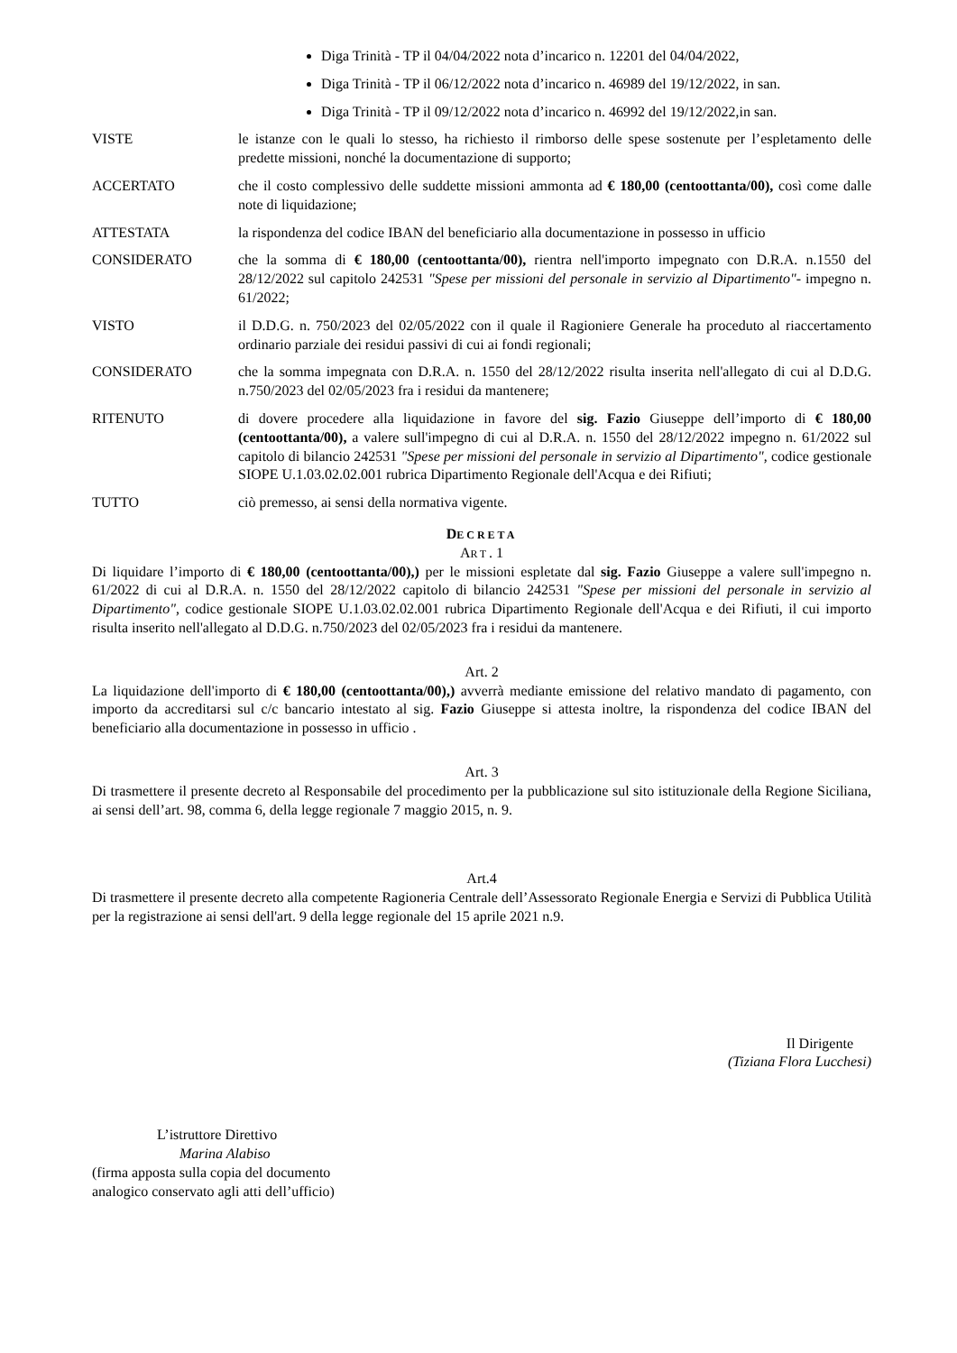Diga Trinità - TP il 04/04/2022 nota d’incarico n. 12201 del 04/04/2022,
Diga Trinità - TP il 06/12/2022 nota d’incarico n. 46989 del 19/12/2022, in san.
Diga Trinità - TP il 09/12/2022 nota d’incarico n. 46992 del 19/12/2022,in san.
VISTE le istanze con le quali lo stesso, ha richiesto il rimborso delle spese sostenute per l’espletamento delle predette missioni, nonché la documentazione di supporto;
ACCERTATO che il costo complessivo delle suddette missioni ammonta ad € 180,00 (centoottanta/00), così come dalle note di liquidazione;
ATTESTATA la rispondenza del codice IBAN del beneficiario alla documentazione in possesso in ufficio
CONSIDERATO che la somma di € 180,00 (centoottanta/00), rientra nell'importo impegnato con D.R.A. n.1550 del 28/12/2022 sul capitolo 242531 "Spese per missioni del personale in servizio al Dipartimento"- impegno n. 61/2022;
VISTO il D.D.G. n. 750/2023 del 02/05/2022 con il quale il Ragioniere Generale ha proceduto al riaccertamento ordinario parziale dei residui passivi di cui ai fondi regionali;
CONSIDERATO che la somma impegnata con D.R.A. n. 1550 del 28/12/2022 risulta inserita nell'allegato di cui al D.D.G. n.750/2023 del 02/05/2023 fra i residui da mantenere;
RITENUTO di dovere procedere alla liquidazione in favore del sig. Fazio Giuseppe dell’importo di € 180,00 (centoottanta/00), a valere sull'impegno di cui al D.R.A. n. 1550 del 28/12/2022 impegno n. 61/2022 sul capitolo di bilancio 242531 "Spese per missioni del personale in servizio al Dipartimento", codice gestionale SIOPE U.1.03.02.02.001 rubrica Dipartimento Regionale dell'Acqua e dei Rifiuti;
TUTTO ciò premesso, ai sensi della normativa vigente.
DECRETA
ART. 1
Di liquidare l’importo di € 180,00 (centoottanta/00),) per le missioni espletate dal sig. Fazio Giuseppe a valere sull'impegno n. 61/2022 di cui al D.R.A. n. 1550 del 28/12/2022 capitolo di bilancio 242531 "Spese per missioni del personale in servizio al Dipartimento", codice gestionale SIOPE U.1.03.02.02.001 rubrica Dipartimento Regionale dell'Acqua e dei Rifiuti, il cui importo risulta inserito nell'allegato al D.D.G. n.750/2023 del 02/05/2023 fra i residui da mantenere.
Art. 2
La liquidazione dell'importo di € 180,00 (centoottanta/00),) avverrà mediante emissione del relativo mandato di pagamento, con importo da accreditarsi sul c/c bancario intestato al sig. Fazio Giuseppe si attesta inoltre, la rispondenza del codice IBAN del beneficiario alla documentazione in possesso in ufficio .
Art. 3
Di trasmettere il presente decreto al Responsabile del procedimento per la pubblicazione sul sito istituzionale della Regione Siciliana, ai sensi dell’art. 98, comma 6, della legge regionale 7 maggio 2015, n. 9.
Art.4
Di trasmettere il presente decreto alla competente Ragioneria Centrale dell’Assessorato Regionale Energia e Servizi di Pubblica Utilità per la registrazione ai sensi dell'art. 9 della legge regionale del 15 aprile 2021 n.9.
Il Dirigente
(Tiziana Flora Lucchesi)
L’istruttore Direttivo
Marina Alabiso
(firma apposta sulla copia del documento
analogico conservato agli atti dell’ufficio)